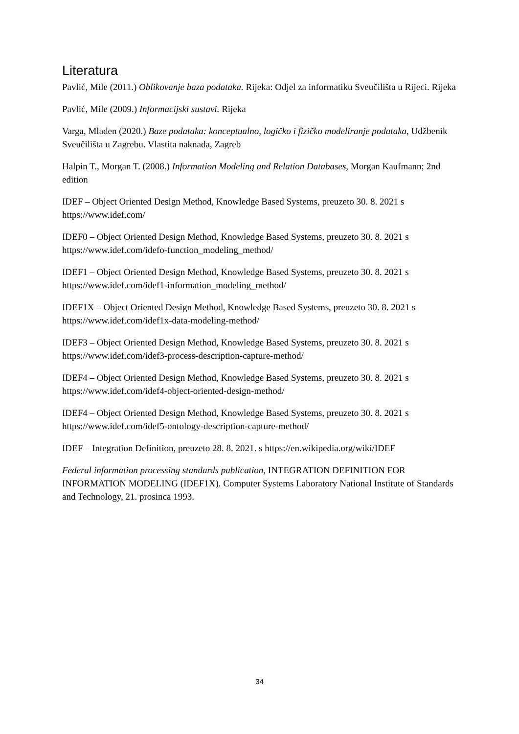Literatura
Pavlić, Mile (2011.) Oblikovanje baza podataka. Rijeka: Odjel za informatiku Sveučilišta u Rijeci. Rijeka
Pavlić, Mile (2009.) Informacijski sustavi. Rijeka
Varga, Mladen (2020.) Baze podataka: konceptualno, logičko i fizičko modeliranje podataka, Udžbenik Sveučilišta u Zagrebu. Vlastita naknada, Zagreb
Halpin T., Morgan T. (2008.) Information Modeling and Relation Databases, Morgan Kaufmann; 2nd edition
IDEF – Object Oriented Design Method, Knowledge Based Systems, preuzeto 30. 8. 2021 s https://www.idef.com/
IDEF0 – Object Oriented Design Method, Knowledge Based Systems, preuzeto 30. 8. 2021 s https://www.idef.com/idefo-function_modeling_method/
IDEF1 – Object Oriented Design Method, Knowledge Based Systems, preuzeto 30. 8. 2021 s https://www.idef.com/idef1-information_modeling_method/
IDEF1X – Object Oriented Design Method, Knowledge Based Systems, preuzeto 30. 8. 2021 s https://www.idef.com/idef1x-data-modeling-method/
IDEF3 – Object Oriented Design Method, Knowledge Based Systems, preuzeto 30. 8. 2021 s https://www.idef.com/idef3-process-description-capture-method/
IDEF4 – Object Oriented Design Method, Knowledge Based Systems, preuzeto 30. 8. 2021 s https://www.idef.com/idef4-object-oriented-design-method/
IDEF4 – Object Oriented Design Method, Knowledge Based Systems, preuzeto 30. 8. 2021 s https://www.idef.com/idef5-ontology-description-capture-method/
IDEF – Integration Definition, preuzeto 28. 8. 2021. s https://en.wikipedia.org/wiki/IDEF
Federal information processing standards publication, INTEGRATION DEFINITION FOR INFORMATION MODELING (IDEF1X). Computer Systems Laboratory National Institute of Standards and Technology, 21. prosinca 1993.
34